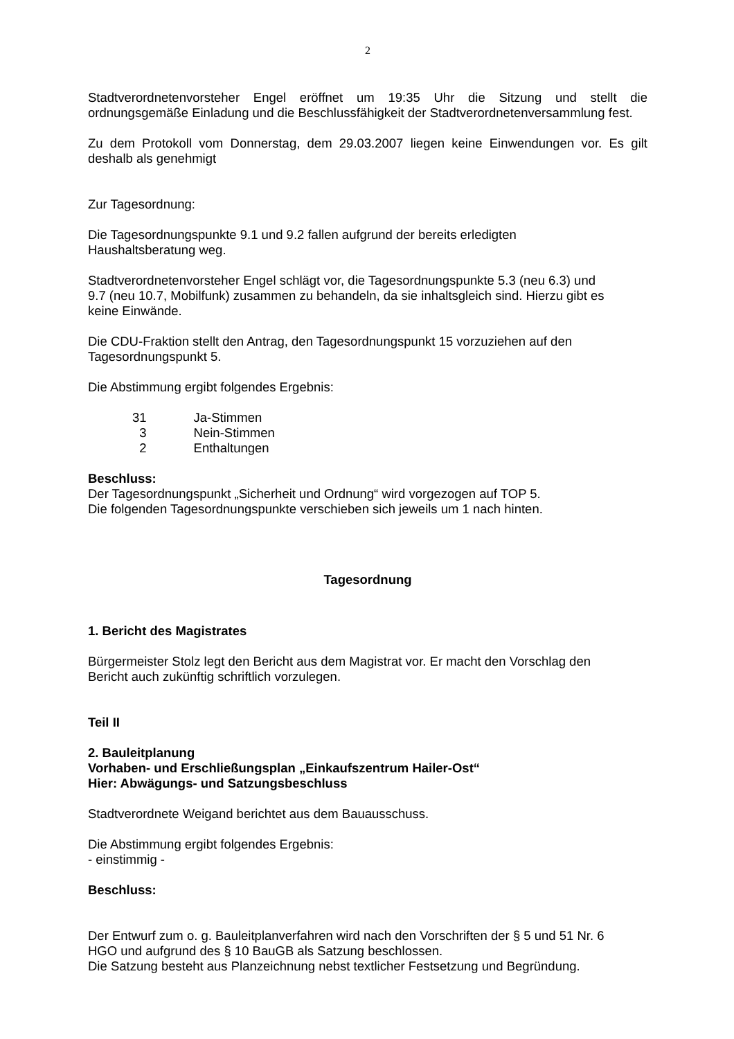2
Stadtverordnetenvorsteher Engel eröffnet um 19:35 Uhr die Sitzung und stellt die ordnungsgemäße Einladung und die Beschlussfähigkeit der Stadtverordnetenversammlung fest.
Zu dem Protokoll vom Donnerstag, dem 29.03.2007 liegen keine Einwendungen vor. Es gilt deshalb als genehmigt
Zur Tagesordnung:
Die Tagesordnungspunkte 9.1 und 9.2 fallen aufgrund der bereits erledigten
Haushaltsberatung weg.
Stadtverordnetenvorsteher Engel schlägt vor, die Tagesordnungspunkte 5.3 (neu 6.3) und
9.7 (neu 10.7, Mobilfunk) zusammen zu behandeln, da sie inhaltsgleich sind. Hierzu gibt es
keine Einwände.
Die CDU-Fraktion stellt den Antrag, den Tagesordnungspunkt 15 vorzuziehen auf den
Tagesordnungspunkt 5.
Die Abstimmung ergibt folgendes Ergebnis:
| 31 | Ja-Stimmen |
| 3 | Nein-Stimmen |
| 2 | Enthaltungen |
Beschluss:
Der Tagesordnungspunkt „Sicherheit und Ordnung“ wird vorgezogen auf TOP 5.
Die folgenden Tagesordnungspunkte verschieben sich jeweils um 1 nach hinten.
Tagesordnung
1. Bericht des Magistrates
Bürgermeister Stolz legt den Bericht aus dem Magistrat vor. Er macht den Vorschlag den
Bericht auch zukünftig schriftlich vorzulegen.
Teil II
2. Bauleitplanung
Vorhaben- und Erschließungsplan „Einkaufszentrum Hailer-Ost“
Hier: Abwägungs- und Satzungsbeschluss
Stadtverordnete Weigand berichtet aus dem Bauausschuss.
Die Abstimmung ergibt folgendes Ergebnis:
- einstimmig -
Beschluss:
Der Entwurf zum o. g. Bauleitplanverfahren wird nach den Vorschriften der § 5 und 51 Nr. 6
HGO und aufgrund des § 10 BauGB als Satzung beschlossen.
Die Satzung besteht aus Planzeichnung nebst textlicher Festsetzung und Begründung.